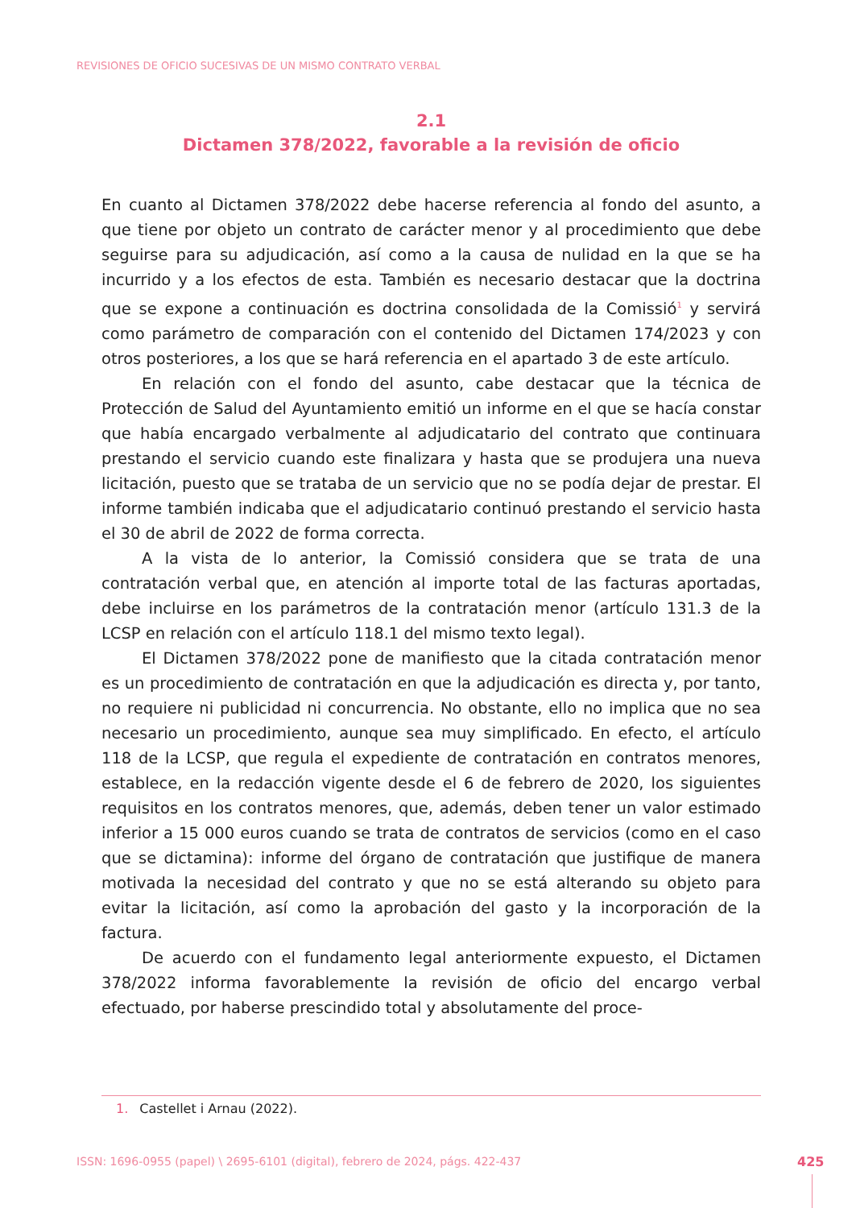REVISIONES DE OFICIO SUCESIVAS DE UN MISMO CONTRATO VERBAL
2.1
Dictamen 378/2022, favorable a la revisión de oficio
En cuanto al Dictamen 378/2022 debe hacerse referencia al fondo del asunto, a que tiene por objeto un contrato de carácter menor y al procedimiento que debe seguirse para su adjudicación, así como a la causa de nulidad en la que se ha incurrido y a los efectos de esta. También es necesario destacar que la doctrina que se expone a continuación es doctrina consolidada de la Comissió<sup>1</sup> y servirá como parámetro de comparación con el contenido del Dictamen 174/2023 y con otros posteriores, a los que se hará referencia en el apartado 3 de este artículo.
En relación con el fondo del asunto, cabe destacar que la técnica de Protección de Salud del Ayuntamiento emitió un informe en el que se hacía constar que había encargado verbalmente al adjudicatario del contrato que continuara prestando el servicio cuando este finalizara y hasta que se produjera una nueva licitación, puesto que se trataba de un servicio que no se podía dejar de prestar. El informe también indicaba que el adjudicatario continuó prestando el servicio hasta el 30 de abril de 2022 de forma correcta.
A la vista de lo anterior, la Comissió considera que se trata de una contratación verbal que, en atención al importe total de las facturas aportadas, debe incluirse en los parámetros de la contratación menor (artículo 131.3 de la LCSP en relación con el artículo 118.1 del mismo texto legal).
El Dictamen 378/2022 pone de manifiesto que la citada contratación menor es un procedimiento de contratación en que la adjudicación es directa y, por tanto, no requiere ni publicidad ni concurrencia. No obstante, ello no implica que no sea necesario un procedimiento, aunque sea muy simplificado. En efecto, el artículo 118 de la LCSP, que regula el expediente de contratación en contratos menores, establece, en la redacción vigente desde el 6 de febrero de 2020, los siguientes requisitos en los contratos menores, que, además, deben tener un valor estimado inferior a 15 000 euros cuando se trata de contratos de servicios (como en el caso que se dictamina): informe del órgano de contratación que justifique de manera motivada la necesidad del contrato y que no se está alterando su objeto para evitar la licitación, así como la aprobación del gasto y la incorporación de la factura.
De acuerdo con el fundamento legal anteriormente expuesto, el Dictamen 378/2022 informa favorablemente la revisión de oficio del encargo verbal efectuado, por haberse prescindido total y absolutamente del proce-
1. Castellet i Arnau (2022).
ISSN: 1696-0955 (papel) \ 2695-6101 (digital), febrero de 2024, págs. 422-437
425